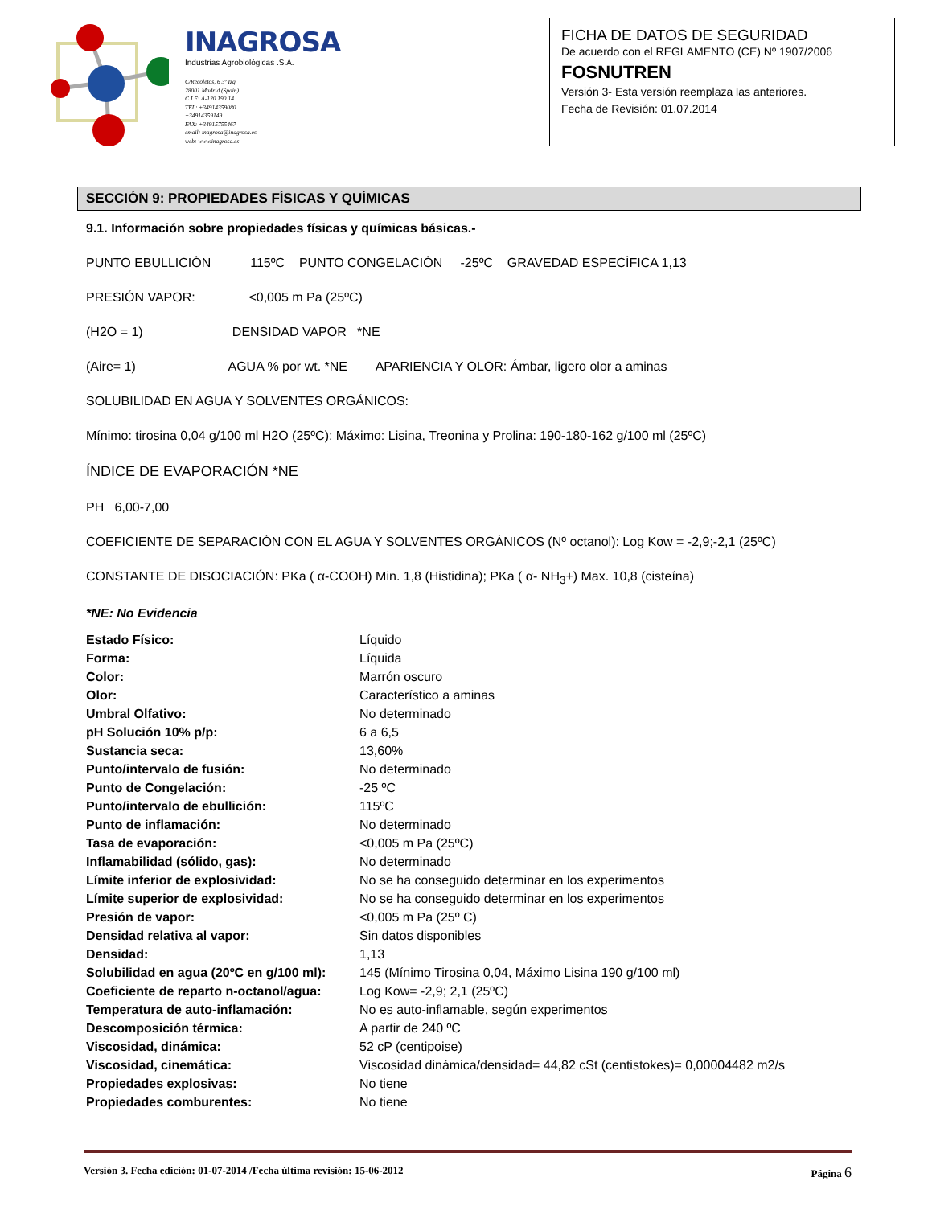INAGROSA
Industrias Agrobiológicas .S.A.
C/Recoletos, 6 3º Izq
28001 Madrid (Spain)
C.I.F: A-120 190 14
TEL: +34914359080
+34914359149
FAX: +34915755467
email: inagrosa@inagrosa.es
web: www.inagrosa.es
FICHA DE DATOS DE SEGURIDAD
De acuerdo con el REGLAMENTO (CE) Nº 1907/2006
FOSNUTREN
Versión 3- Esta versión reemplaza las anteriores.
Fecha de Revisión: 01.07.2014
SECCIÓN 9: PROPIEDADES FÍSICAS Y QUÍMICAS
9.1. Información sobre propiedades físicas y químicas básicas.-
PUNTO EBULLICIÓN 115ºC PUNTO CONGELACIÓN -25ºC GRAVEDAD ESPECÍFICA 1,13
PRESIÓN VAPOR: <0,005 m Pa (25ºC)
(H2O = 1) DENSIDAD VAPOR *NE
(Aire= 1) AGUA % por wt. *NE APARIENCIA Y OLOR: Ámbar, ligero olor a aminas
SOLUBILIDAD EN AGUA Y SOLVENTES ORGÁNICOS:
Mínimo: tirosina 0,04 g/100 ml H2O (25ºC); Máximo: Lisina, Treonina y Prolina: 190-180-162 g/100 ml (25ºC)
ÍNDICE DE EVAPORACIÓN *NE
PH 6,00-7,00
COEFICIENTE DE SEPARACIÓN CON EL AGUA Y SOLVENTES ORGÁNICOS (Nº octanol): Log Kow = -2,9;-2,1 (25ºC)
CONSTANTE DE DISOCIACIÓN: PKa ( α-COOH) Min. 1,8 (Histidina); PKa ( α- NH<sub>3</sub>+) Max. 10,8 (cisteína)
*NE: No Evidencia
| Estado Físico: | Líquido |
| Forma: | Líquida |
| Color: | Marrón oscuro |
| Olor: | Característico a aminas |
| Umbral Olfativo: | No determinado |
| pH Solución 10% p/p: | 6 a 6,5 |
| Sustancia seca: | 13,60% |
| Punto/intervalo de fusión: | No determinado |
| Punto de Congelación: | -25 ºC |
| Punto/intervalo de ebullición: | 115ºC |
| Punto de inflamación: | No determinado |
| Tasa de evaporación: | <0,005 m Pa (25ºC) |
| Inflamabilidad (sólido, gas): | No determinado |
| Límite inferior de explosividad: | No se ha conseguido determinar en los experimentos |
| Límite superior de explosividad: | No se ha conseguido determinar en los experimentos |
| Presión de vapor: | <0,005 m Pa (25º C) |
| Densidad relativa al vapor: | Sin datos disponibles |
| Densidad: | 1,13 |
| Solubilidad en agua (20ºC en g/100 ml): | 145 (Mínimo Tirosina 0,04, Máximo Lisina 190 g/100 ml) |
| Coeficiente de reparto n-octanol/agua: | Log Kow= -2,9; 2,1 (25ºC) |
| Temperatura de auto-inflamación: | No es auto-inflamable, según experimentos |
| Descomposición térmica: | A partir de 240 ºC |
| Viscosidad, dinámica: | 52 cP (centipoise) |
| Viscosidad, cinemática: | Viscosidad dinámica/densidad= 44,82 cSt (centistokes)= 0,00004482 m2/s |
| Propiedades explosivas: | No tiene |
| Propiedades comburentes: | No tiene |
Versión 3. Fecha edición: 01-07-2014 /Fecha última revisión: 15-06-2012 Página 6